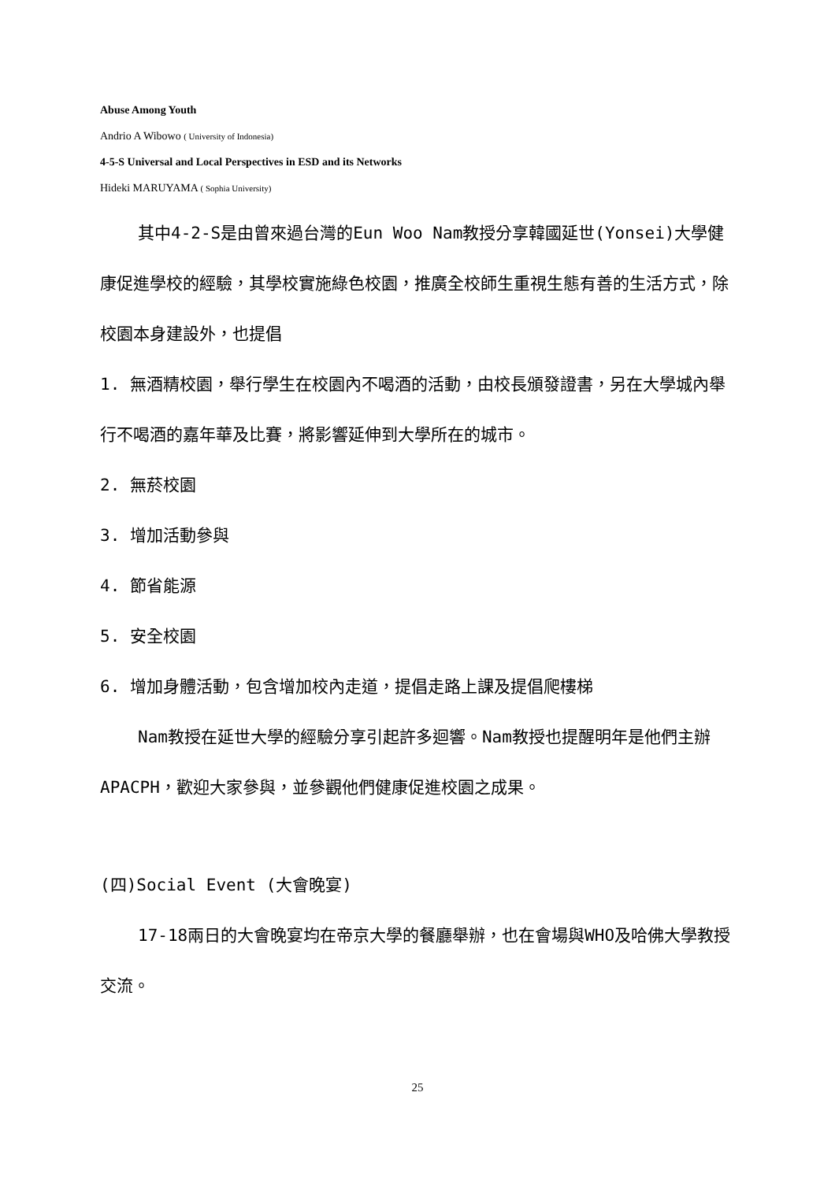Abuse Among Youth
Andrio A Wibowo ( University of Indonesia)
4-5-S Universal and Local Perspectives in ESD and its Networks
Hideki MARUYAMA ( Sophia University)
其中4-2-S是由曾來過台灣的Eun Woo Nam教授分享韓國延世(Yonsei)大學健康促進學校的經驗，其學校實施綠色校園，推廣全校師生重視生態有善的生活方式，除校園本身建設外，也提倡
1. 無酒精校園，舉行學生在校園內不喝酒的活動，由校長頒發證書，另在大學城內舉行不喝酒的嘉年華及比賽，將影響延伸到大學所在的城市。
2. 無菸校園
3. 增加活動參與
4. 節省能源
5. 安全校園
6. 增加身體活動，包含增加校內走道，提倡走路上課及提倡爬樓梯
Nam教授在延世大學的經驗分享引起許多迴響。Nam教授也提醒明年是他們主辦APACPH，歡迎大家參與，並參觀他們健康促進校園之成果。
(四)Social Event (大會晚宴)
17-18兩日的大會晚宴均在帝京大學的餐廳舉辦，也在會場與WHO及哈佛大學教授交流。
25